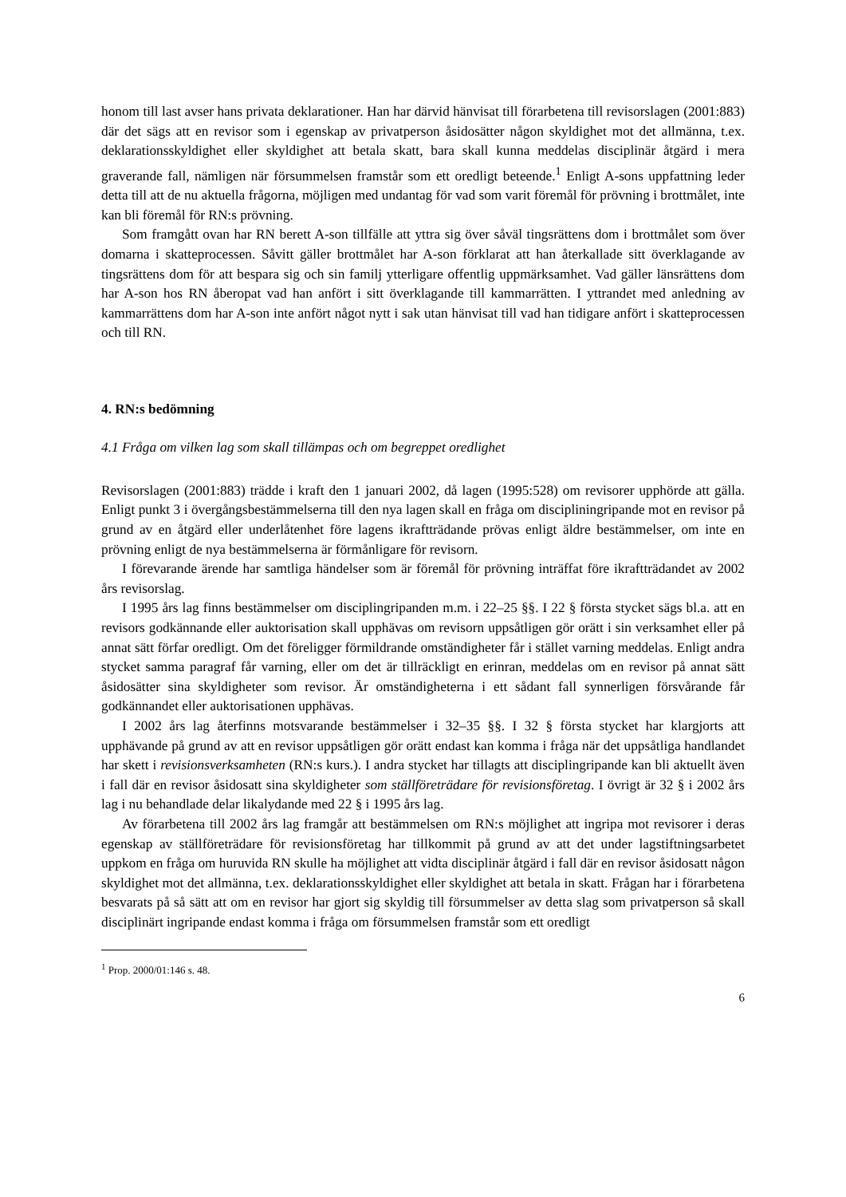honom till last avser hans privata deklarationer. Han har därvid hänvisat till förarbetena till revisorslagen (2001:883) där det sägs att en revisor som i egenskap av privatperson åsidosätter någon skyldighet mot det allmänna, t.ex. deklarationsskyldighet eller skyldighet att betala skatt, bara skall kunna meddelas disciplinär åtgärd i mera graverande fall, nämligen när försummelsen framstår som ett oredligt beteende.<sup>1</sup> Enligt A-sons uppfattning leder detta till att de nu aktuella frågorna, möjligen med undantag för vad som varit föremål för prövning i brottmålet, inte kan bli föremål för RN:s prövning.
Som framgått ovan har RN berett A-son tillfälle att yttra sig över såväl tingsrättens dom i brottmålet som över domarna i skatteprocessen. Såvitt gäller brottmålet har A-son förklarat att han återkallade sitt överklagande av tingsrättens dom för att bespara sig och sin familj ytterligare offentlig uppmärksamhet. Vad gäller länsrättens dom har A-son hos RN åberopat vad han anfört i sitt överklagande till kammarrätten. I yttrandet med anledning av kammarrättens dom har A-son inte anfört något nytt i sak utan hänvisat till vad han tidigare anfört i skatteprocessen och till RN.
4. RN:s bedömning
4.1 Fråga om vilken lag som skall tillämpas och om begreppet oredlighet
Revisorslagen (2001:883) trädde i kraft den 1 januari 2002, då lagen (1995:528) om revisorer upphörde att gälla. Enligt punkt 3 i övergångsbestämmelserna till den nya lagen skall en fråga om discipliningripande mot en revisor på grund av en åtgärd eller underlåtenhet före lagens ikraftträdande prövas enligt äldre bestämmelser, om inte en prövning enligt de nya bestämmelserna är förmånligare för revisorn.
I förevarande ärende har samtliga händelser som är föremål för prövning inträffat före ikraftträdandet av 2002 års revisorslag.
I 1995 års lag finns bestämmelser om disciplingripanden m.m. i 22–25 §§. I 22 § första stycket sägs bl.a. att en revisors godkännande eller auktorisation skall upphävas om revisorn uppsåtligen gör orätt i sin verksamhet eller på annat sätt förfar oredligt. Om det föreligger förmildrande omständigheter får i stället varning meddelas. Enligt andra stycket samma paragraf får varning, eller om det är tillräckligt en erinran, meddelas om en revisor på annat sätt åsidosätter sina skyldigheter som revisor. Är omständigheterna i ett sådant fall synnerligen försvårande får godkännandet eller auktorisationen upphävas.
I 2002 års lag återfinns motsvarande bestämmelser i 32–35 §§. I 32 § första stycket har klargjorts att upphävande på grund av att en revisor uppsåtligen gör orätt endast kan komma i fråga när det uppsåtliga handlandet har skett i revisionsverksamheten (RN:s kurs.). I andra stycket har tillagts att disciplingripande kan bli aktuellt även i fall där en revisor åsidosatt sina skyldigheter som ställföreträdare för revisionsföretag. I övrigt är 32 § i 2002 års lag i nu behandlade delar likalydande med 22 § i 1995 års lag.
Av förarbetena till 2002 års lag framgår att bestämmelsen om RN:s möjlighet att ingripa mot revisorer i deras egenskap av ställföreträdare för revisionsföretag har tillkommit på grund av att det under lagstiftningsarbetet uppkom en fråga om huruvida RN skulle ha möjlighet att vidta disciplinär åtgärd i fall där en revisor åsidosatt någon skyldighet mot det allmänna, t.ex. deklarationsskyldighet eller skyldighet att betala in skatt. Frågan har i förarbetena besvarats på så sätt att om en revisor har gjort sig skyldig till försummelser av detta slag som privatperson så skall disciplinärt ingripande endast komma i fråga om försummelsen framstår som ett oredligt
<sup>1</sup> Prop. 2000/01:146 s. 48.
6